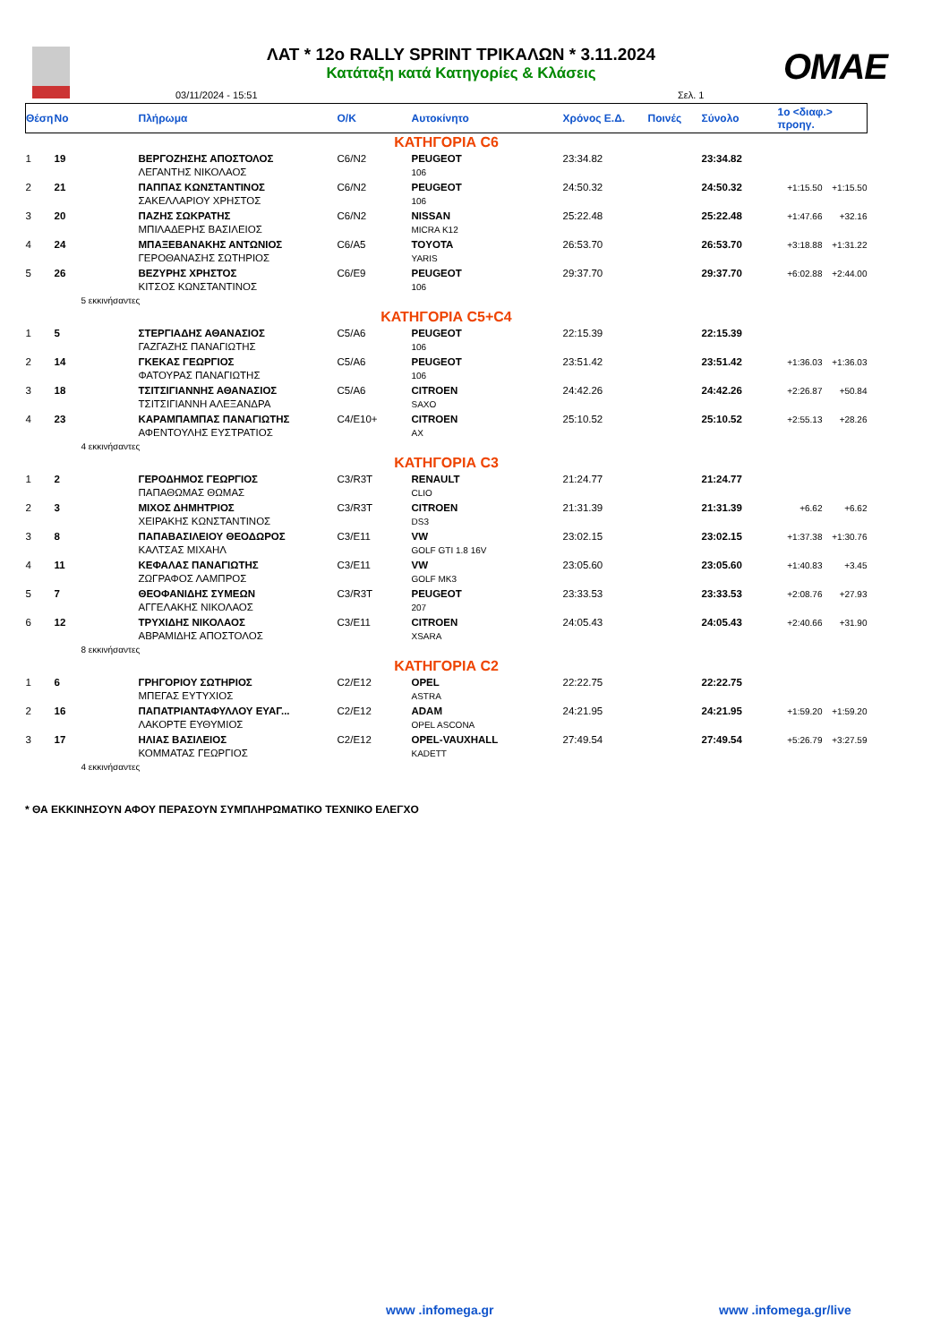ΛΑΤ * 12ο RALLY SPRINT ΤΡΙΚΑΛΩΝ * 3.11.2024
Κατάταξη κατά Κατηγορίες & Κλάσεις
03/11/2024 - 15:51 Σελ. 1
OMAE
| Θέση | No | Πλήρωμα | Ο/Κ | Αυτοκίνητο | Χρόνος Ε.Δ. | Ποινές | Σύνολο | 1ο <διαφ.> προηγ. | |
| --- | --- | --- | --- | --- | --- | --- | --- | --- | --- |
| ΚΑΤΗΓΟΡΙΑ C6 | | | | | | | | | |
| 1 | 19 | ΒΕΡΓΟΖΗΣΗΣ ΑΠΟΣΤΟΛΟΣ ΛΕΓΑΝΤΗΣ ΝΙΚΟΛΑΟΣ | C6/N2 | PEUGEOT 106 | 23:34.82 | | 23:34.82 | | |
| 2 | 21 | ΠΑΠΠΑΣ ΚΩΝΣΤΑΝΤΙΝΟΣ ΣΑΚΕΛΛΑΡΙΟΥ ΧΡΗΣΤΟΣ | C6/N2 | PEUGEOT 106 | 24:50.32 | | 24:50.32 | +1:15.50 | +1:15.50 |
| 3 | 20 | ΠΑΖΗΣ ΣΩΚΡΑΤΗΣ ΜΠΙΛΑΔΕΡΗΣ ΒΑΣΙΛΕΙΟΣ | C6/N2 | NISSAN MICRA K12 | 25:22.48 | | 25:22.48 | +1:47.66 | +32.16 |
| 4 | 24 | ΜΠΑΞΕΒΑΝΑΚΗΣ ΑΝΤΩΝΙΟΣ ΓΕΡΟΘΑΝΑΣΗΣ ΣΩΤΗΡΙΟΣ | C6/A5 | TOYOTA YARIS | 26:53.70 | | 26:53.70 | +3:18.88 | +1:31.22 |
| 5 | 26 | ΒΕΖΥΡΗΣ ΧΡΗΣΤΟΣ ΚΙΤΣΟΣ ΚΩΝΣΤΑΝΤΙΝΟΣ | C6/E9 | PEUGEOT 106 | 29:37.70 | | 29:37.70 | +6:02.88 | +2:44.00 |
| 5 εκκινήσαντες | | | | | | | | | |
| ΚΑΤΗΓΟΡΙΑ C5+C4 | | | | | | | | | |
| 1 | 5 | ΣΤΕΡΓΙΑΔΗΣ ΑΘΑΝΑΣΙΟΣ ΓΑΖΓΑΖΗΣ ΠΑΝΑΓΙΩΤΗΣ | C5/A6 | PEUGEOT 106 | 22:15.39 | | 22:15.39 | | |
| 2 | 14 | ΓΚΕΚΑΣ ΓΕΩΡΓΙΟΣ ΦΑΤΟΥΡΑΣ ΠΑΝΑΓΙΩΤΗΣ | C5/A6 | PEUGEOT 106 | 23:51.42 | | 23:51.42 | +1:36.03 | +1:36.03 |
| 3 | 18 | ΤΣΙΤΣΙΓΙΑΝΝΗΣ ΑΘΑΝΑΣΙΟΣ ΤΣΙΤΣΙΓΙΑΝΝΗ ΑΛΕΞΑΝΔΡΑ | C5/A6 | CITROEN SAXO | 24:42.26 | | 24:42.26 | +2:26.87 | +50.84 |
| 4 | 23 | ΚΑΡΑΜΠΑΜΠΑΣ ΠΑΝΑΓΙΩΤΗΣ ΑΦΕΝΤΟΥΛΗΣ ΕΥΣΤΡΑΤΙΟΣ | C4/E10+ | CITROEN AX | 25:10.52 | | 25:10.52 | +2:55.13 | +28.26 |
| 4 εκκινήσαντες | | | | | | | | | |
| ΚΑΤΗΓΟΡΙΑ C3 | | | | | | | | | |
| 1 | 2 | ΓΕΡΟΔΗΜΟΣ ΓΕΩΡΓΙΟΣ ΠΑΠΑΘΩΜΑΣ ΘΩΜΑΣ | C3/R3T | RENAULT CLIO | 21:24.77 | | 21:24.77 | | |
| 2 | 3 | ΜΙΧΟΣ ΔΗΜΗΤΡΙΟΣ ΧΕΙΡΑΚΗΣ ΚΩΝΣΤΑΝΤΙΝΟΣ | C3/R3T | CITROEN DS3 | 21:31.39 | | 21:31.39 | +6.62 | +6.62 |
| 3 | 8 | ΠΑΠΑΒΑΣΙΛΕΙΟΥ ΘΕΟΔΩΡΟΣ ΚΑΛΤΣΑΣ ΜΙΧΑΗΛ | C3/E11 | VW GOLF GTI 1.8 16V | 23:02.15 | | 23:02.15 | +1:37.38 | +1:30.76 |
| 4 | 11 | ΚΕΦΑΛΑΣ ΠΑΝΑΓΙΩΤΗΣ ΖΩΓΡΑΦΟΣ ΛΑΜΠΡΟΣ | C3/E11 | VW GOLF MK3 | 23:05.60 | | 23:05.60 | +1:40.83 | +3.45 |
| 5 | 7 | ΘΕΟΦΑΝΙΔΗΣ ΣΥΜΕΩΝ ΑΓΓΕΛΑΚΗΣ ΝΙΚΟΛΑΟΣ | C3/R3T | PEUGEOT 207 | 23:33.53 | | 23:33.53 | +2:08.76 | +27.93 |
| 6 | 12 | ΤΡΥΧΙΔΗΣ ΝΙΚΟΛΑΟΣ ΑΒΡΑΜΙΔΗΣ ΑΠΟΣΤΟΛΟΣ | C3/E11 | CITROEN XSARA | 24:05.43 | | 24:05.43 | +2:40.66 | +31.90 |
| 8 εκκινήσαντες | | | | | | | | | |
| ΚΑΤΗΓΟΡΙΑ C2 | | | | | | | | | |
| 1 | 6 | ΓΡΗΓΟΡΙΟΥ ΣΩΤΗΡΙΟΣ ΜΠΕΓΑΣ ΕΥΤΥΧΙΟΣ | C2/E12 | OPEL ASTRA | 22:22.75 | | 22:22.75 | | |
| 2 | 16 | ΠΑΠΑΤΡΙΑΝΤΑΦΥΛΛΟΥ ΕΥΑΓ... ΛΑΚΟΡΤΕ ΕΥΘΥΜΙΟΣ | C2/E12 | ADAM OPEL ASCONA | 24:21.95 | | 24:21.95 | +1:59.20 | +1:59.20 |
| 3 | 17 | ΗΛΙΑΣ ΒΑΣΙΛΕΙΟΣ ΚΟΜΜΑΤΑΣ ΓΕΩΡΓΙΟΣ | C2/E12 | OPEL-VAUXHALL KADETT | 27:49.54 | | 27:49.54 | +5:26.79 | +3:27.59 |
| 4 εκκινήσαντες | | | | | | | | | |
* ΘΑ ΕΚΚΙΝΗΣΟΥΝ ΑΦΟΥ ΠΕΡΑΣΟΥΝ ΣΥΜΠΛΗΡΩΜΑΤΙΚΟ ΤΕΧΝΙΚΟ ΕΛΕΓΧΟ
www .infomega.gr www .infomega.gr/live